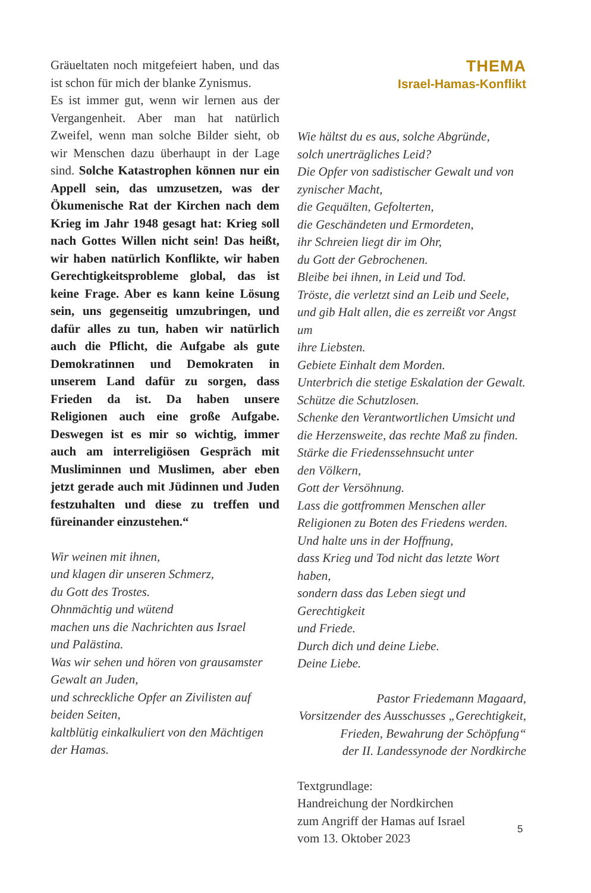Gräueltaten noch mitgefeiert haben, und das ist schon für mich der blanke Zynismus.
Es ist immer gut, wenn wir lernen aus der Vergangenheit. Aber man hat natürlich Zweifel, wenn man solche Bilder sieht, ob wir Menschen dazu überhaupt in der Lage sind. Solche Katastrophen können nur ein Appell sein, das umzusetzen, was der Ökumenische Rat der Kirchen nach dem Krieg im Jahr 1948 gesagt hat: Krieg soll nach Gottes Willen nicht sein! Das heißt, wir haben natürlich Konflikte, wir haben Gerechtigkeitsprobleme global, das ist keine Frage. Aber es kann keine Lösung sein, uns gegenseitig umzubringen, und dafür alles zu tun, haben wir natürlich auch die Pflicht, die Aufgabe als gute Demokratinnen und Demokraten in unserem Land dafür zu sorgen, dass Frieden da ist. Da haben unsere Religionen auch eine große Aufgabe. Deswegen ist es mir so wichtig, immer auch am interreligiösen Gespräch mit Musliminnen und Muslimen, aber eben jetzt gerade auch mit Jüdinnen und Juden festzuhalten und diese zu treffen und füreinander einzustehen.“
Wir weinen mit ihnen,
und klagen dir unseren Schmerz,
du Gott des Trostes.
Ohnmächtig und wütend
machen uns die Nachrichten aus Israel
und Palästina.
Was wir sehen und hören von grausamster
Gewalt an Juden,
und schreckliche Opfer an Zivilisten auf
beiden Seiten,
kaltblütig einkalkuliert von den Mächtigen
der Hamas.
THEMA
Israel-Hamas-Konflikt
Wie hältst du es aus, solche Abgründe,
solch unerträgliches Leid?
Die Opfer von sadistischer Gewalt und von
zynischer Macht,
die Gequälten, Gefolterten,
die Geschändeten und Ermordeten,
ihr Schreien liegt dir im Ohr,
du Gott der Gebrochenen.
Bleibe bei ihnen, in Leid und Tod.
Tröste, die verletzt sind an Leib und Seele,
und gib Halt allen, die es zerreißt vor Angst um
ihre Liebsten.
Gebiete Einhalt dem Morden.
Unterbrich die stetige Eskalation der Gewalt.
Schütze die Schutzlosen.
Schenke den Verantwortlichen Umsicht und
die Herzensweite, das rechte Maß zu finden.
Stärke die Friedenssehnsucht unter
den Völkern,
Gott der Versöhnung.
Lass die gottfrommen Menschen aller
Religionen zu Boten des Friedens werden.
Und halte uns in der Hoffnung,
dass Krieg und Tod nicht das letzte Wort haben,
sondern dass das Leben siegt und Gerechtigkeit
und Friede.
Durch dich und deine Liebe.
Deine Liebe.
Pastor Friedemann Magaard,
Vorsitzender des Ausschusses „Gerechtigkeit,
Frieden, Bewahrung der Schöpfung“der II. Landessynode der Nordkirche
Textgrundlage:
Handreichung der Nordkirchen
zum Angriff der Hamas auf Israel
vom 13. Oktober 2023
5